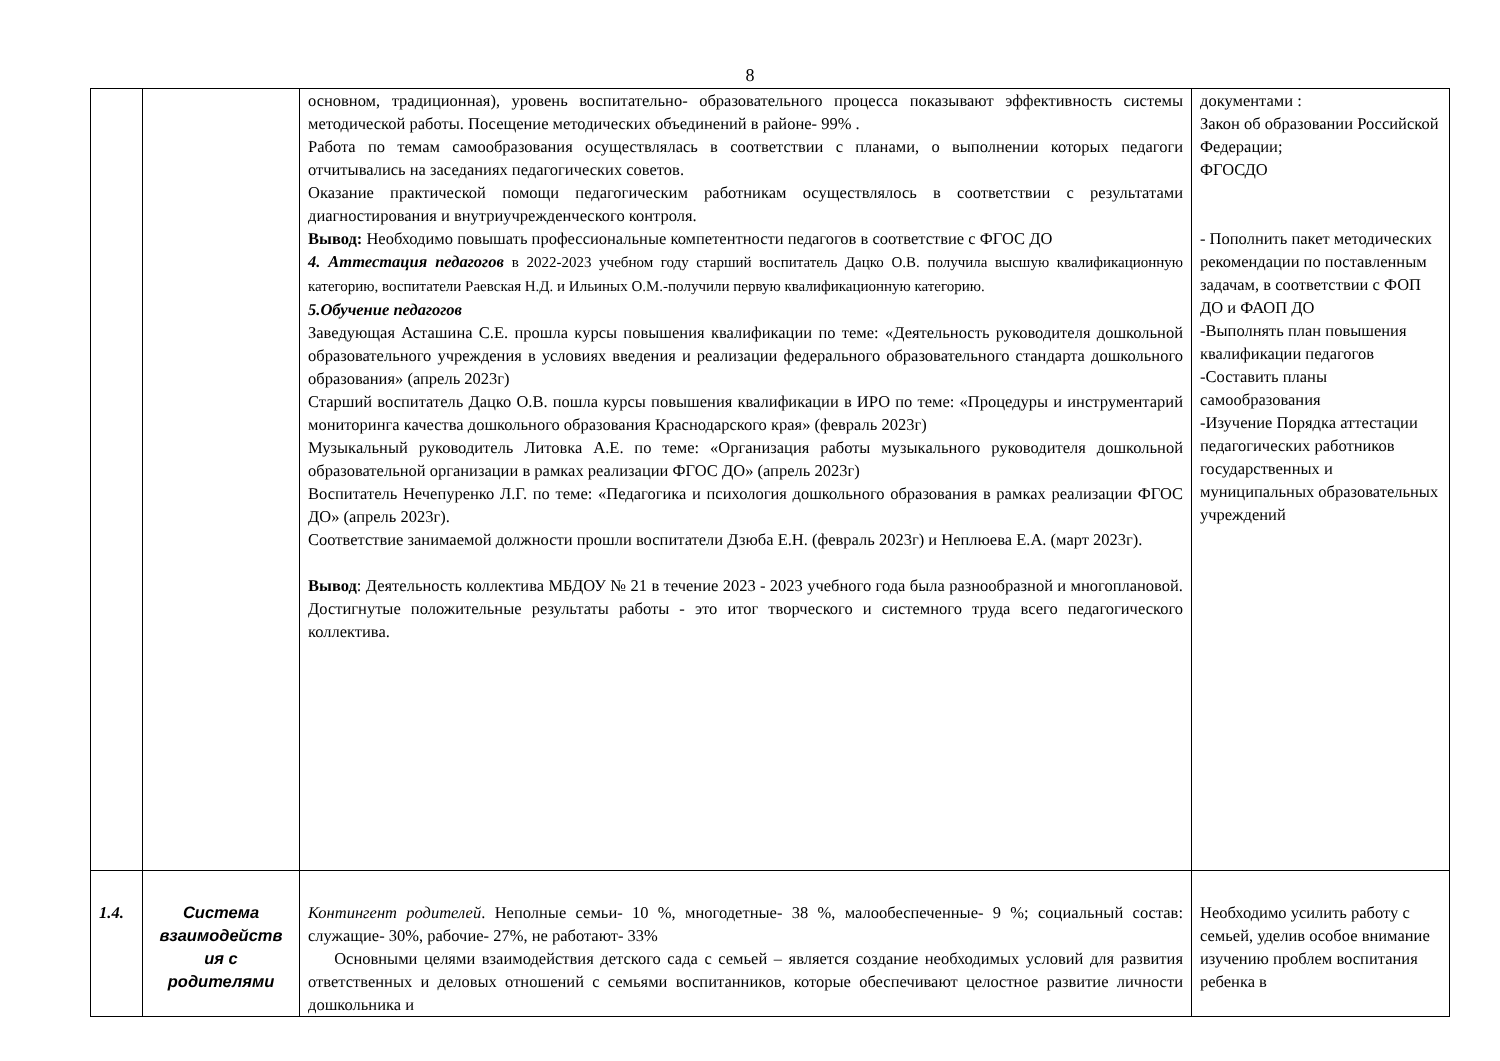8
| | | основном, традиционная), уровень воспитательно- образовательного процесса показывают эффективность системы методической работы. Посещение методических объединений в районе- 99% . Работа по темам самообразования осуществлялась в соответствии с планами, о выполнении которых педагоги отчитывались на заседаниях педагогических советов. Оказание практической помощи педагогическим работникам осуществлялось в соответствии с результатами диагностирования и внутриучрежденческого контроля. Вывод: Необходимо повышать профессиональные компетентности педагогов в соответствие с ФГОС ДО 4. Аттестация педагогов в 2022-2023 учебном году старший воспитатель Дацко О.В. получила высшую квалификационную категорию, воспитатели Раевская Н.Д. и Ильиных О.М.-получили первую квалификационную категорию. 5.Обучение педагогов Заведующая Асташина С.Е. прошла курсы повышения квалификации по теме: «Деятельность руководителя дошкольной образовательного учреждения в условиях введения и реализации федерального образовательного стандарта дошкольного образования» (апрель 2023г) Старший воспитатель Дацко О.В. пошла курсы повышения квалификации в ИРО по теме: «Процедуры и инструментарий мониторинга качества дошкольного образования Краснодарского края» (февраль 2023г) Музыкальный руководитель Литовка А.Е. по теме: «Организация работы музыкального руководителя дошкольной образовательной организации в рамках реализации ФГОС ДО» (апрель 2023г) Воспитатель Нечепуренко Л.Г. по теме: «Педагогика и психология дошкольного образования в рамках реализации ФГОС ДО» (апрель 2023г). Соответствие занимаемой должности прошли воспитатели Дзюба Е.Н. (февраль 2023г) и Неплюева Е.А. (март 2023г). Вывод : Деятельность коллектива МБДОУ № 21 в течение 2023 - 2023 учебного года была разнообразной и многоплановой. Достигнутые положительные результаты работы - это итог творческого и системного труда всего педагогического коллектива. | документами : Закон об образовании Российской Федерации; ФГОСДО - Пополнить пакет методических рекомендации по поставленным задачам, в соответствии с ФОП ДО и ФАОП ДО -Выполнять план повышения квалификации педагогов -Составить планы самообразования -Изучение Порядка аттестации педагогических работников государственных и муниципальных образовательных учреждений |
| 1.4. | Система взаимодейств ия с родителями | Контингент родителей . Неполные семьи- 10 %, многодетные- 38 %, малообеспеченные- 9 %; социальный состав: служащие- 30%, рабочие- 27%, не работают- 33% Основными целями взаимодействия детского сада с семьей – является создание необходимых условий для развития ответственных и деловых отношений с семьями воспитанников, которые обеспечивают целостное развитие личности дошкольника и | Необходимо усилить работу с семьей, уделив особое внимание изучению проблем воспитания ребенка в |